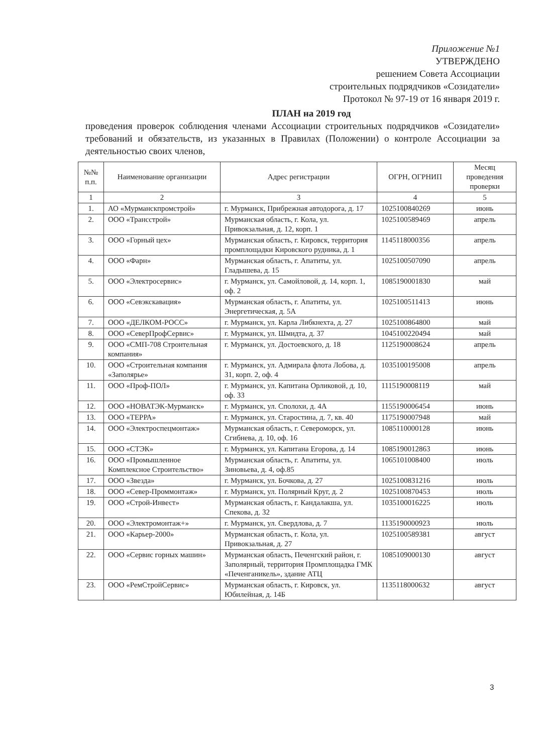Приложение №1
УТВЕРЖДЕНО
решением Совета Ассоциации
строительных подрядчиков «Созидатели»
Протокол № 97-19 от 16 января 2019 г.
ПЛАН на 2019 год
проведения проверок соблюдения членами Ассоциации строительных подрядчиков «Созидатели» требований и обязательств, из указанных в Правилах (Положении) о контроле Ассоциации за деятельностью своих членов,
| №№ п.п. | Наименование организации | Адрес регистрации | ОГРН, ОГРНИП | Месяц проведения проверки |
| --- | --- | --- | --- | --- |
| 1 | 2 | 3 | 4 | 5 |
| 1. | АО «Мурманскпромстрой» | г. Мурманск, Прибрежная автодорога, д. 17 | 1025100840269 | июнь |
| 2. | ООО «Трансстрой» | Мурманская область, г. Кола, ул. Привокзальная, д. 12, корп. 1 | 1025100589469 | апрель |
| 3. | ООО «Горный цех» | Мурманская область, г. Кировск, территория промплощадки Кировского рудника, д. 1 | 1145118000356 | апрель |
| 4. | ООО «Фарн» | Мурманская область, г. Апатиты, ул. Гладышева, д. 15 | 1025100507090 | апрель |
| 5. | ООО «Электросервис» | г. Мурманск, ул. Самойловой, д. 14, корп. 1, оф. 2 | 1085190001830 | май |
| 6. | ООО «Севэкскавация» | Мурманская область, г. Апатиты, ул. Энергетическая, д. 5А | 1025100511413 | июнь |
| 7. | ООО «ДЕЛКОМ-РОСС» | г. Мурманск, ул. Карла Либкнехта, д. 27 | 1025100864800 | май |
| 8. | ООО «СеверПрофСервис» | г. Мурманск, ул. Шмидта, д. 37 | 1045100220494 | май |
| 9. | ООО «СМП-708 Строительная компания» | г. Мурманск, ул. Достоевского, д. 18 | 1125190008624 | апрель |
| 10. | ООО «Строительная компания «Заполярье» | г. Мурманск, ул. Адмирала флота Лобова, д. 31, корп. 2, оф. 4 | 1035100195008 | апрель |
| 11. | ООО «Проф-ПОЛ» | г. Мурманск, ул. Капитана Орликовой, д. 10, оф. 33 | 1115190008119 | май |
| 12. | ООО «НОВАТЭК-Мурманск» | г. Мурманск, ул. Сполохи, д. 4А | 1155190006454 | июнь |
| 13. | ООО «ТЕРРА» | г. Мурманск, ул. Старостина, д. 7, кв. 40 | 1175190007948 | май |
| 14. | ООО «Электроспецмонтаж» | Мурманская область, г. Североморск, ул. Сгибнева, д. 10, оф. 16 | 1085110000128 | июнь |
| 15. | ООО «СТЭК» | г. Мурманск, ул. Капитана Егорова, д. 14 | 1085190012863 | июнь |
| 16. | ООО «Промышленное Комплексное Строительство» | Мурманская область, г. Апатиты, ул. Зиновьева, д. 4, оф.85 | 1065101008400 | июль |
| 17. | ООО «Звезда» | г. Мурманск, ул. Бочкова, д. 27 | 1025100831216 | июль |
| 18. | ООО «Север-Проммонтаж» | г. Мурманск, ул. Полярный Круг, д. 2 | 1025100870453 | июль |
| 19. | ООО «Строй-Инвест» | Мурманская область, г. Кандалакша, ул. Спекова, д. 32 | 1035100016225 | июль |
| 20. | ООО «Электромонтаж+» | г. Мурманск, ул. Свердлова, д. 7 | 1135190000923 | июль |
| 21. | ООО «Карьер-2000» | Мурманская область, г. Кола, ул. Привокзальная, д. 27 | 1025100589381 | август |
| 22. | ООО «Сервис горных машин» | Мурманская область, Печенгский район, г. Заполярный, территория Промплощадка ГМК «Печенганикель», здание АТЦ | 1085109000130 | август |
| 23. | ООО «РемСтройСервис» | Мурманская область, г. Кировск, ул. Юбилейная, д. 14Б | 1135118000632 | август |
3